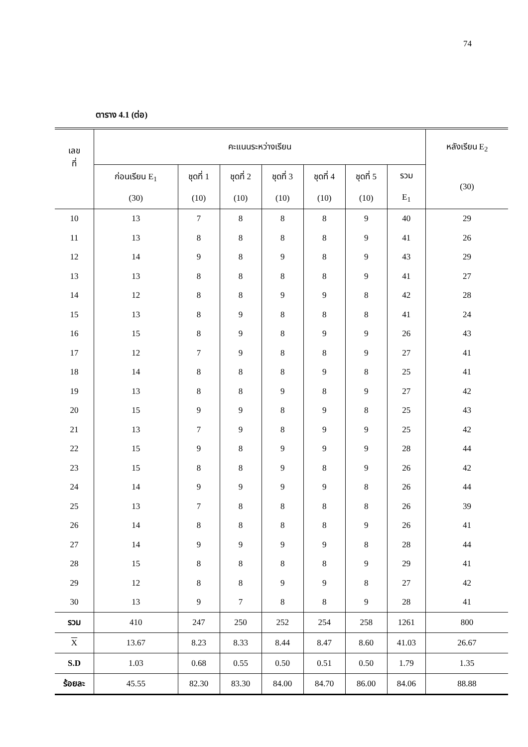74
ตาราง 4.1 (ต่อ)
| เลข ที่ | คะแนนระหว่างเรียน | | | | | | | หลังเรียน E<sub>2</sub> |
| --- | --- | --- | --- | --- | --- | --- | --- | --- |
| | ก่อนเรียน E<sub>1</sub> (30) | ชุดที่ 1 (10) | ชุดที่ 2 (10) | ชุดที่ 3 (10) | ชุดที่ 4 (10) | ชุดที่ 5 (10) | รวม E<sub>1</sub> | (30) |
| 10 | 13 | 7 | 8 | 8 | 8 | 9 | 40 | 29 |
| 11 | 13 | 8 | 8 | 8 | 8 | 9 | 41 | 26 |
| 12 | 14 | 9 | 8 | 9 | 8 | 9 | 43 | 29 |
| 13 | 13 | 8 | 8 | 8 | 8 | 9 | 41 | 27 |
| 14 | 12 | 8 | 8 | 9 | 9 | 8 | 42 | 28 |
| 15 | 13 | 8 | 9 | 8 | 8 | 8 | 41 | 24 |
| 16 | 15 | 8 | 9 | 8 | 9 | 9 | 26 | 43 |
| 17 | 12 | 7 | 9 | 8 | 8 | 9 | 27 | 41 |
| 18 | 14 | 8 | 8 | 8 | 9 | 8 | 25 | 41 |
| 19 | 13 | 8 | 8 | 9 | 8 | 9 | 27 | 42 |
| 20 | 15 | 9 | 9 | 8 | 9 | 8 | 25 | 43 |
| 21 | 13 | 7 | 9 | 8 | 9 | 9 | 25 | 42 |
| 22 | 15 | 9 | 8 | 9 | 9 | 9 | 28 | 44 |
| 23 | 15 | 8 | 8 | 9 | 8 | 9 | 26 | 42 |
| 24 | 14 | 9 | 9 | 9 | 9 | 8 | 26 | 44 |
| 25 | 13 | 7 | 8 | 8 | 8 | 8 | 26 | 39 |
| 26 | 14 | 8 | 8 | 8 | 8 | 9 | 26 | 41 |
| 27 | 14 | 9 | 9 | 9 | 9 | 8 | 28 | 44 |
| 28 | 15 | 8 | 8 | 8 | 8 | 9 | 29 | 41 |
| 29 | 12 | 8 | 8 | 9 | 9 | 8 | 27 | 42 |
| 30 | 13 | 9 | 7 | 8 | 8 | 9 | 28 | 41 |
| รวม | 410 | 247 | 250 | 252 | 254 | 258 | 1261 | 800 |
| X | 13.67 | 8.23 | 8.33 | 8.44 | 8.47 | 8.60 | 41.03 | 26.67 |
| S.D | 1.03 | 0.68 | 0.55 | 0.50 | 0.51 | 0.50 | 1.79 | 1.35 |
| ร้อยละ | 45.55 | 82.30 | 83.30 | 84.00 | 84.70 | 86.00 | 84.06 | 88.88 |